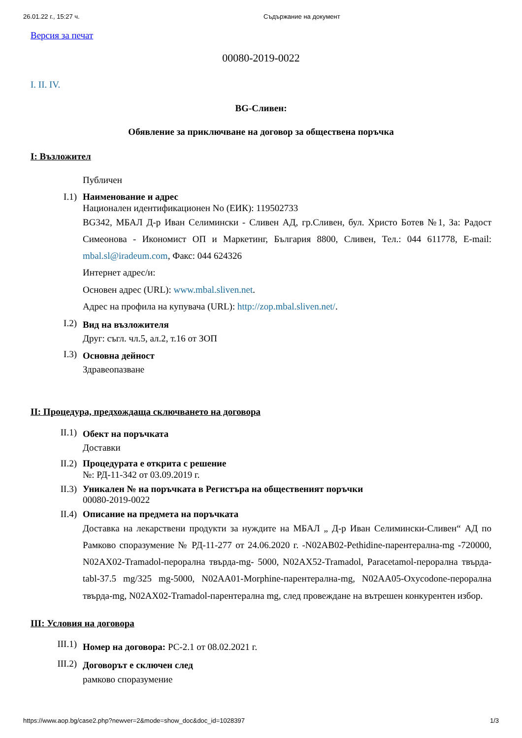26.01.22 г., 15:27 ч. Съдържание на документ
Версия за печат
00080-2019-0022
I. II. IV.
BG-Сливен:
Обявление за приключване на договор за обществена поръчка
I: Възложител
Публичен
I.1)
Наименование и адрес
Национален идентификационен No (ЕИК): 119502733
BG342, МБАЛ Д-р Иван Селимински - Сливен АД, гр.Сливен, бул. Христо Ботев №1, За: Радост Симеонова - Икономист ОП и Маркетинг, България 8800, Сливен, Тел.: 044 611778, E-mail: mbal.sl@iradeum.com, Факс: 044 624326
Интернет адрес/и:
Основен адрес (URL): www.mbal.sliven.net.
Адрес на профила на купувача (URL): http://zop.mbal.sliven.net/.
I.2)
Вид на възложителя
Друг: съгл. чл.5, ал.2, т.16 от ЗОП
I.3)
Основна дейност
Здравеопазване
II: Процедура, предхождаща сключването на договора
II.1)
Обект на поръчката
Доставки
II.2)
Процедурата е открита с решение
№: РД-11-342 от 03.09.2019 г.
II.3)
Уникален № на поръчката в Регистъра на общественият поръчки
00080-2019-0022
II.4)
Описание на предмета на поръчката
Доставка на лекарствени продукти за нуждите на МБАЛ „ Д-р Иван Селимински-Сливен“ АД по Рамково споразумение № РД-11-277 от 24.06.2020 г. -N02AB02-Pethidine-парентерална-mg -720000, N02AX02-Tramadol-перорална твърда-mg- 5000, N02AX52-Tramadol, Paracetamol-перорална твърда-tabl-37.5 mg/325 mg-5000, N02AA01-Morphine-парентерална-mg, N02AA05-Oxycodone-перорална твърда-mg, N02AX02-Tramadol-парентерална mg, след провеждане на вътрешен конкурентен избор.
III: Условия на договора
III.1)
Номер на договора: РС-2.1 от 08.02.2021 г.
III.2)
Договорът е сключен след
рамково споразумение
https://www.aop.bg/case2.php?newver=2&mode=show_doc&doc_id=1028397 1/3